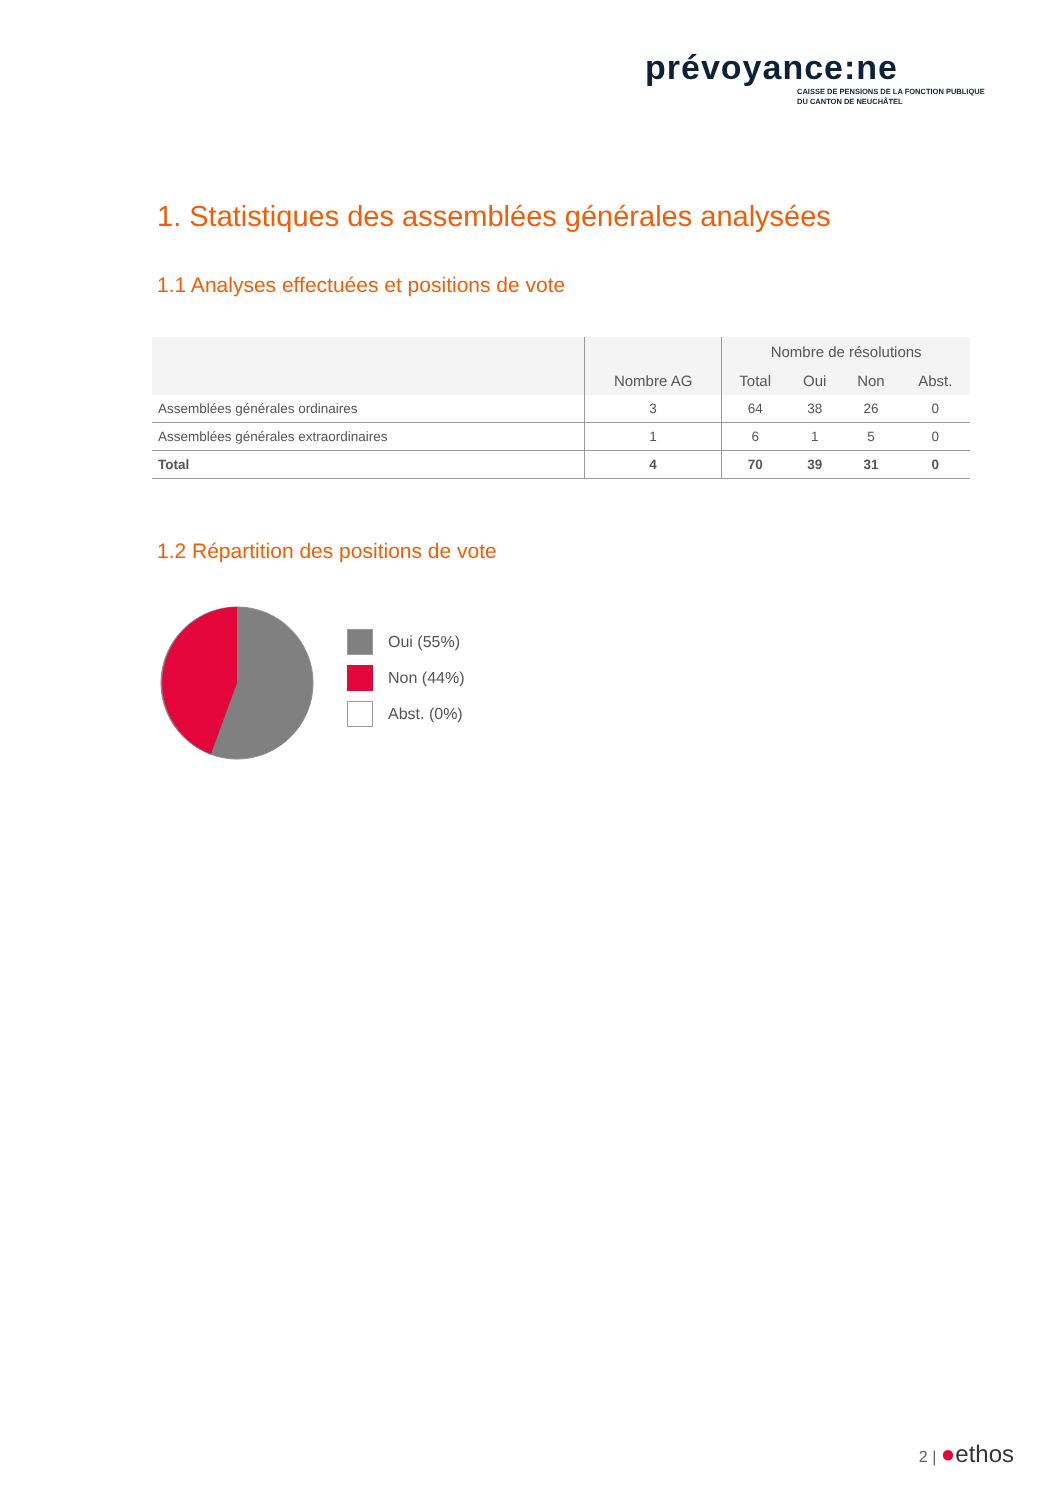prévoyance:ne
CAISSE DE PENSIONS DE LA FONCTION PUBLIQUE
DU CANTON DE NEUCHÂTEL
1. Statistiques des assemblées générales analysées
1.1 Analyses effectuées et positions de vote
| | Nombre AG | Nombre de résolutions | | | |
| --- | --- | --- | --- | --- | --- |
| | | Total | Oui | Non | Abst. |
| Assemblées générales ordinaires | 3 | 64 | 38 | 26 | 0 |
| Assemblées générales extraordinaires | 1 | 6 | 1 | 5 | 0 |
| Total | 4 | 70 | 39 | 31 | 0 |
1.2 Répartition des positions de vote
Oui (55%)
Non (44%)
Abst. (0%)
2 | ●ethos